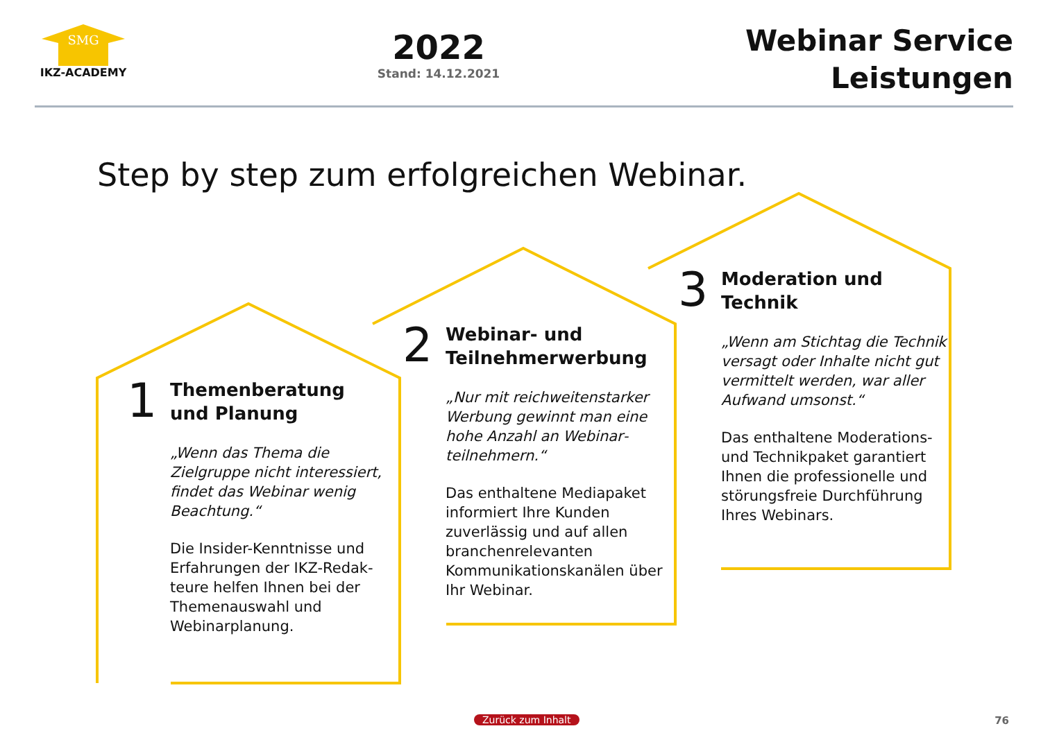SMG
IKZ-ACADEMY
2022
Stand: 14.12.2021
Webinar Service
Leistungen
Step by step zum erfolgreichen Webinar.
1 Themenberatung
und Planung
„Wenn das Thema die Zielgruppe nicht interes­siert, findet das Webinar wenig Beachtung.“Die Insider-Kenntnisse und Erfahrungen der IKZ-Redak­teure helfen Ihnen bei der Themenauswahl und Webinarplanung.
2 Webinar- und
Teilnehmerwerbung
„Nur mit reichweitenstarker Werbung gewinnt man eine hohe Anzahl an Webinar­teilnehmern.“Das enthaltene Mediapaket informiert Ihre Kunden zuverlässig und auf allen branchenrelevanten Kommunikationskanälen über Ihr Webinar.
3 Moderation und
Technik
„Wenn am Stichtag die Technik versagt oder Inhalte nicht gut vermittelt werden, war aller Aufwand umsonst.“Das enthaltene Modera­tions- und Technikpaket garantiert Ihnen die professionelle und störungsfreie Durchführung Ihres Webinars.
Zurück zum Inhalt 76